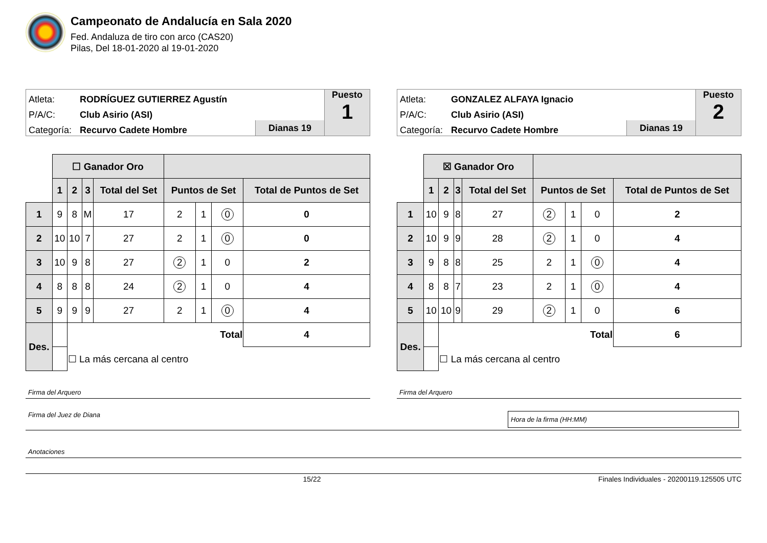Campeonato de Andalucía en Sala 2020
Fed. Andaluza de tiro con arco (CAS20)
Pilas, Del 18-01-2020 al 19-01-2020
Atleta: RODRÍGUEZ GUTIERREZ Agustín
P/A/C: Club Asirio (ASI)
Categoría: Recurvo Cadete Hombre
Dianas 19
Puesto
1
| | ☐ Ganador Oro | | | | | | | |
| | 1 | 2 | 3 | Total del Set | Puntos de Set | | | Total de Puntos de Set |
| 1 | 9 | 8 | M | 17 | 2 | 1 | 0 | 0 |
| 2 | 10 | 10 | 7 | 27 | 2 | 1 | 0 | 0 |
| 3 | 10 | 9 | 8 | 27 | 2 | 1 | 0 | 2 |
| 4 | 8 | 8 | 8 | 24 | 2 | 1 | 0 | 4 |
| 5 | 9 | 9 | 9 | 27 | 2 | 1 | 0 | 4 |
| Des. | | Total | | | | | | 4 |
| | | ☐ La más cercana al centro | | | | | | |
Firma del Arquero
Atleta: GONZALEZ ALFAYA Ignacio
P/A/C: Club Asirio (ASI)
Categoría: Recurvo Cadete Hombre
Dianas 19
Puesto
2
| | ☒ Ganador Oro | | | | | | | |
| | 1 | 2 | 3 | Total del Set | Puntos de Set | | | Total de Puntos de Set |
| 1 | 10 | 9 | 8 | 27 | 2 | 1 | 0 | 2 |
| 2 | 10 | 9 | 9 | 28 | 2 | 1 | 0 | 4 |
| 3 | 9 | 8 | 8 | 25 | 2 | 1 | 0 | 4 |
| 4 | 8 | 8 | 7 | 23 | 2 | 1 | 0 | 4 |
| 5 | 10 | 10 | 9 | 29 | 2 | 1 | 0 | 6 |
| Des. | | Total | | | | | | 6 |
| | | ☐ La más cercana al centro | | | | | | |
Firma del Arquero
Firma del Juez de Diana Hora de la firma (HH:MM)
Anotaciones
15/22 Finales Individuales - 20200119.125505 UTC